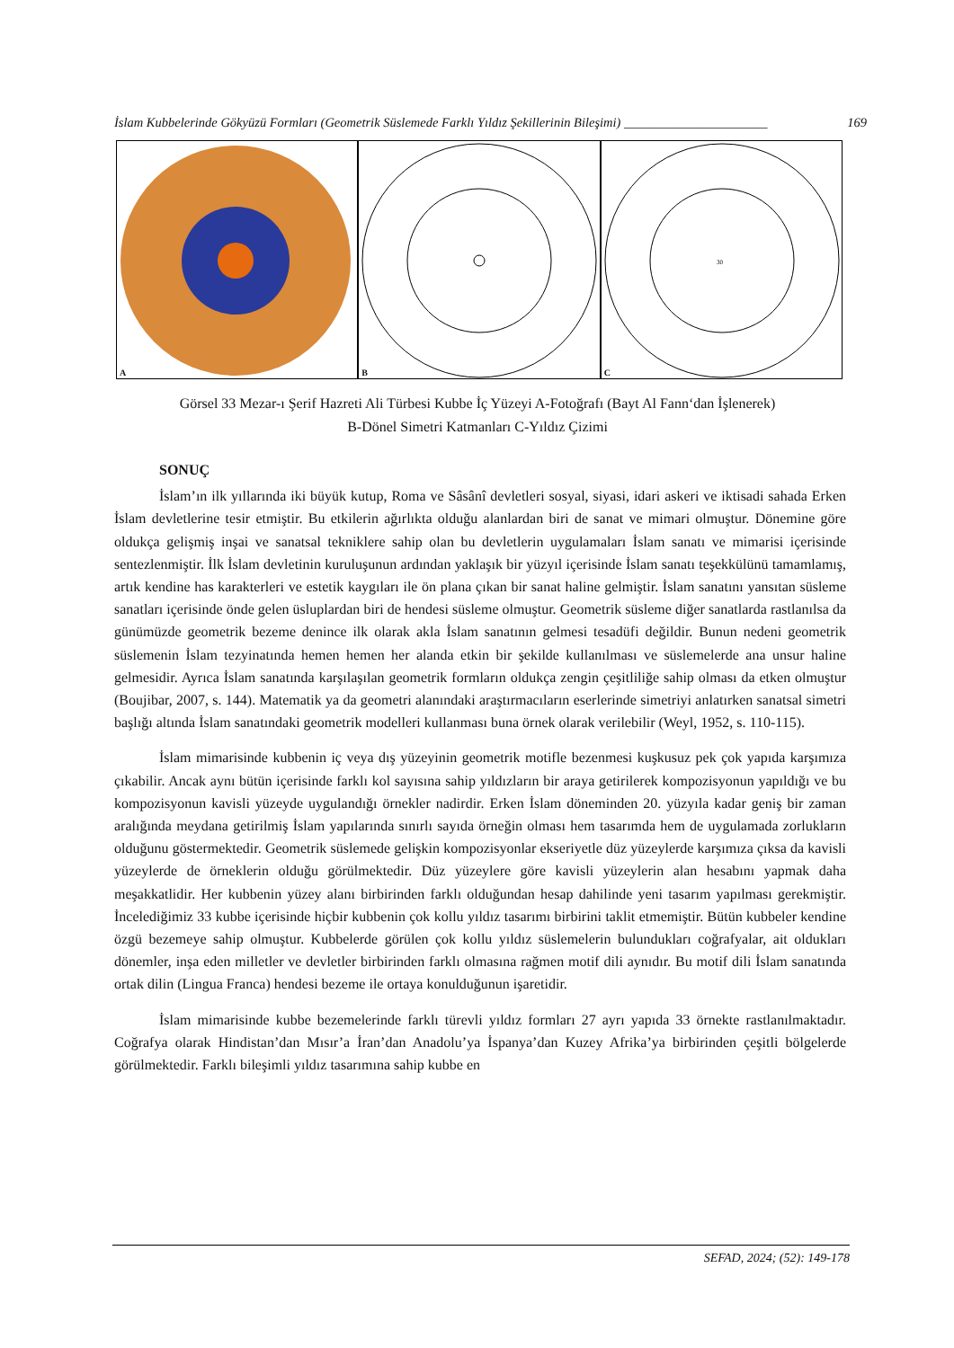İslam Kubbelerinde Gökyüzü Formları (Geometrik Süslemede Farklı Yıldız Şekillerinin Bileşimi) ______________________ 169
A
B
30
C
Görsel 33 Mezar-ı Şerif Hazreti Ali Türbesi Kubbe İç Yüzeyi A-Fotoğrafı (Bayt Al Fann‘dan İşlenerek)
B-Dönel Simetri Katmanları C-Yıldız Çizimi
SONUÇ
İslam’ın ilk yıllarında iki büyük kutup, Roma ve Sâsânî devletleri sosyal, siyasi, idari askeri ve iktisadi sahada Erken İslam devletlerine tesir etmiştir. Bu etkilerin ağırlıkta olduğu alanlardan biri de sanat ve mimari olmuştur. Dönemine göre oldukça gelişmiş inşai ve sanatsal tekniklere sahip olan bu devletlerin uygulamaları İslam sanatı ve mimarisi içerisinde sentezlenmiştir. İlk İslam devletinin kuruluşunun ardından yaklaşık bir yüzyıl içerisinde İslam sanatı teşekkülünü tamamlamış, artık kendine has karakterleri ve estetik kaygıları ile ön plana çıkan bir sanat haline gelmiştir. İslam sanatını yansıtan süsleme sanatları içerisinde önde gelen üsluplardan biri de hendesi süsleme olmuştur. Geometrik süsleme diğer sanatlarda rastlanılsa da günümüzde geometrik bezeme denince ilk olarak akla İslam sanatının gelmesi tesadüfi değildir. Bunun nedeni geometrik süslemenin İslam tezyinatında hemen hemen her alanda etkin bir şekilde kullanılması ve süslemelerde ana unsur haline gelmesidir. Ayrıca İslam sanatında karşılaşılan geometrik formların oldukça zengin çeşitliliğe sahip olması da etken olmuştur (Boujibar, 2007, s. 144). Matematik ya da geometri alanındaki araştırmacıların eserlerinde simetriyi anlatırken sanatsal simetri başlığı altında İslam sanatındaki geometrik modelleri kullanması buna örnek olarak verilebilir (Weyl, 1952, s. 110-115).
İslam mimarisinde kubbenin iç veya dış yüzeyinin geometrik motifle bezenmesi kuşkusuz pek çok yapıda karşımıza çıkabilir. Ancak aynı bütün içerisinde farklı kol sayısına sahip yıldızların bir araya getirilerek kompozisyonun yapıldığı ve bu kompozisyonun kavisli yüzeyde uygulandığı örnekler nadirdir. Erken İslam döneminden 20. yüzyıla kadar geniş bir zaman aralığında meydana getirilmiş İslam yapılarında sınırlı sayıda örneğin olması hem tasarımda hem de uygulamada zorlukların olduğunu göstermektedir. Geometrik süslemede gelişkin kompozisyonlar ekseriyetle düz yüzeylerde karşımıza çıksa da kavisli yüzeylerde de örneklerin olduğu görülmektedir. Düz yüzeylere göre kavisli yüzeylerin alan hesabını yapmak daha meşakkatlidir. Her kubbenin yüzey alanı birbirinden farklı olduğundan hesap dahilinde yeni tasarım yapılması gerekmiştir. İncelediğimiz 33 kubbe içerisinde hiçbir kubbenin çok kollu yıldız tasarımı birbirini taklit etmemiştir. Bütün kubbeler kendine özgü bezemeye sahip olmuştur. Kubbelerde görülen çok kollu yıldız süslemelerin bulundukları coğrafyalar, ait oldukları dönemler, inşa eden milletler ve devletler birbirinden farklı olmasına rağmen motif dili aynıdır. Bu motif dili İslam sanatında ortak dilin (Lingua Franca) hendesi bezeme ile ortaya konulduğunun işaretidir.
İslam mimarisinde kubbe bezemelerinde farklı türevli yıldız formları 27 ayrı yapıda 33 örnekte rastlanılmaktadır. Coğrafya olarak Hindistan’dan Mısır’a İran’dan Anadolu’ya İspanya’dan Kuzey Afrika’ya birbirinden çeşitli bölgelerde görülmektedir. Farklı bileşimli yıldız tasarımına sahip kubbe en
SEFAD, 2024; (52): 149-178